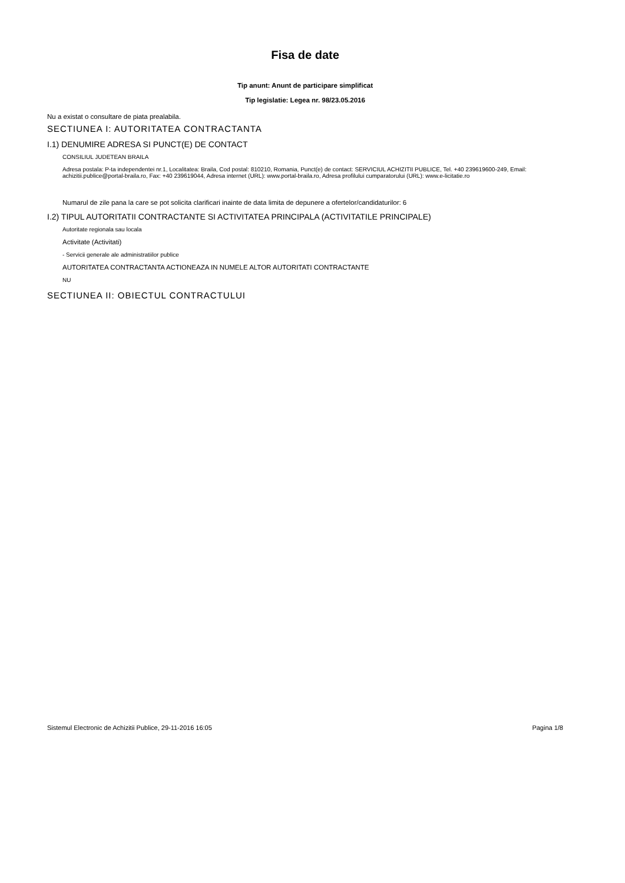Fisa de date
Tip anunt: Anunt de participare simplificat
Tip legislatie: Legea nr. 98/23.05.2016
Nu a existat o consultare de piata prealabila.
SECTIUNEA I: AUTORITATEA CONTRACTANTA
I.1) DENUMIRE ADRESA SI PUNCT(E) DE CONTACT
CONSILIUL JUDETEAN BRAILA
Adresa postala: P-ta independentei nr.1, Localitatea: Braila, Cod postal: 810210, Romania, Punct(e) de contact: SERVICIUL ACHIZITII PUBLICE, Tel. +40 239619600-249, Email: achizitii.publice@portal-braila.ro, Fax: +40 239619044, Adresa internet (URL): www.portal-braila.ro, Adresa profilului cumparatorului (URL): www.e-licitatie.ro
Numarul de zile pana la care se pot solicita clarificari inainte de data limita de depunere a ofertelor/candidaturilor: 6
I.2) TIPUL AUTORITATII CONTRACTANTE SI ACTIVITATEA PRINCIPALA (ACTIVITATILE PRINCIPALE)
Autoritate regionala sau locala
Activitate (Activitati)
- Servicii generale ale administratiilor publice
AUTORITATEA CONTRACTANTA ACTIONEAZA IN NUMELE ALTOR AUTORITATI CONTRACTANTE
NU
SECTIUNEA II: OBIECTUL CONTRACTULUI
Sistemul Electronic de Achizitii Publice, 29-11-2016 16:05 Pagina 1/8